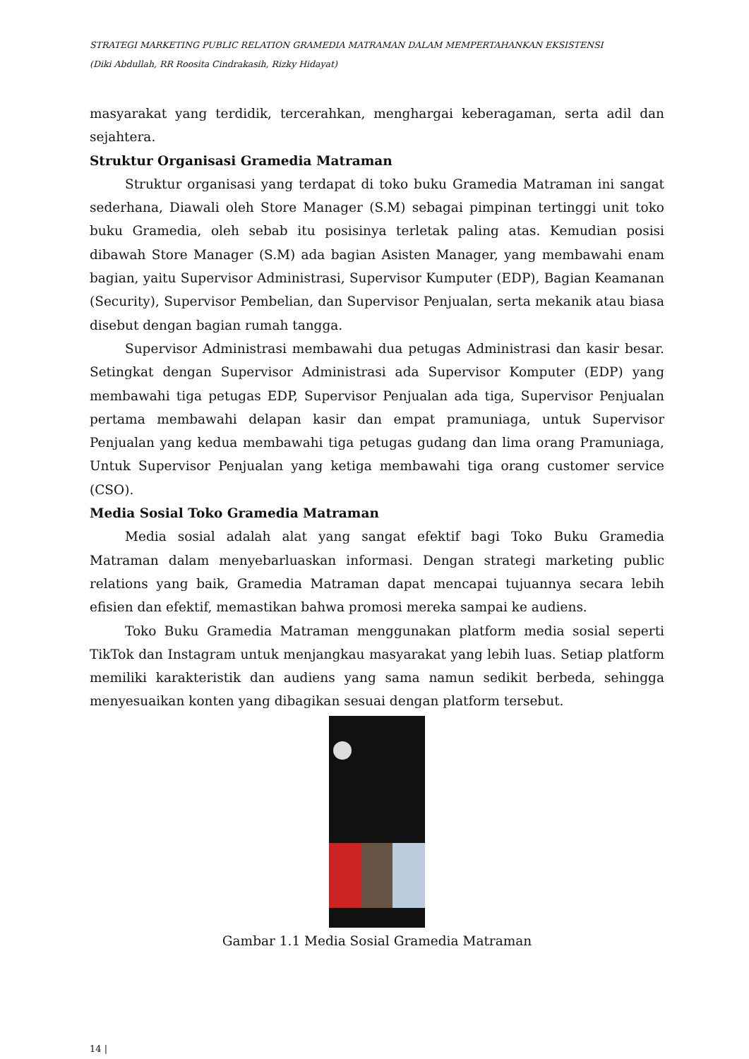STRATEGI MARKETING PUBLIC RELATION GRAMEDIA MATRAMAN DALAM MEMPERTAHANKAN EKSISTENSI
(Diki Abdullah, RR Roosita Cindrakasih, Rizky Hidayat)
masyarakat yang terdidik, tercerahkan, menghargai keberagaman, serta adil dan sejahtera.
Struktur Organisasi Gramedia Matraman
Struktur organisasi yang terdapat di toko buku Gramedia Matraman ini sangat sederhana, Diawali oleh Store Manager (S.M) sebagai pimpinan tertinggi unit toko buku Gramedia, oleh sebab itu posisinya terletak paling atas. Kemudian posisi dibawah Store Manager (S.M) ada bagian Asisten Manager, yang membawahi enam bagian, yaitu Supervisor Administrasi, Supervisor Kumputer (EDP), Bagian Keamanan (Security), Supervisor Pembelian, dan Supervisor Penjualan, serta mekanik atau biasa disebut dengan bagian rumah tangga.
Supervisor Administrasi membawahi dua petugas Administrasi dan kasir besar. Setingkat dengan Supervisor Administrasi ada Supervisor Komputer (EDP) yang membawahi tiga petugas EDP, Supervisor Penjualan ada tiga, Supervisor Penjualan pertama membawahi delapan kasir dan empat pramuniaga, untuk Supervisor Penjualan yang kedua membawahi tiga petugas gudang dan lima orang Pramuniaga, Untuk Supervisor Penjualan yang ketiga membawahi tiga orang customer service (CSO).
Media Sosial Toko Gramedia Matraman
Media sosial adalah alat yang sangat efektif bagi Toko Buku Gramedia Matraman dalam menyebarluaskan informasi. Dengan strategi marketing public relations yang baik, Gramedia Matraman dapat mencapai tujuannya secara lebih efisien dan efektif, memastikan bahwa promosi mereka sampai ke audiens.
Toko Buku Gramedia Matraman menggunakan platform media sosial seperti TikTok dan Instagram untuk menjangkau masyarakat yang lebih luas. Setiap platform memiliki karakteristik dan audiens yang sama namun sedikit berbeda, sehingga menyesuaikan konten yang dibagikan sesuai dengan platform tersebut.
Gambar 1.1 Media Sosial Gramedia Matraman
14 |